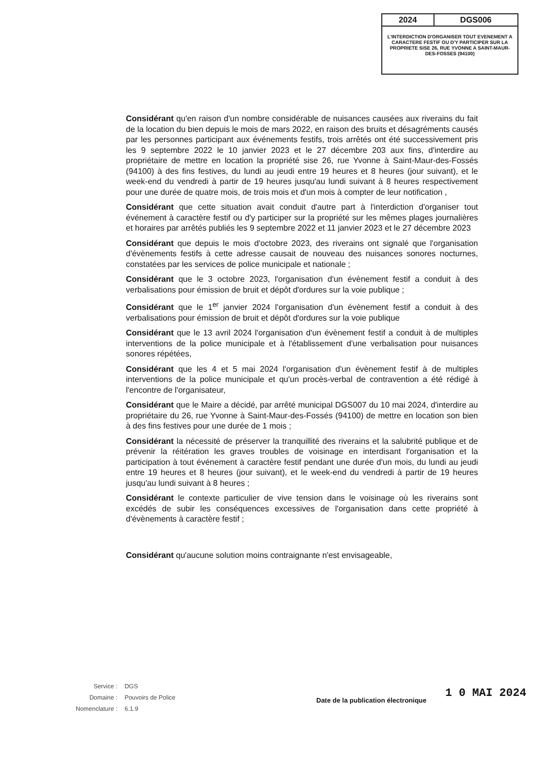| 2024 | DGS006 |
| L'INTERDICTION D'ORGANISER TOUT EVENEMENT A CARACTERE FESTIF OU D'Y PARTICIPER SUR LA PROPRIETE SISE 26, RUE YVONNE A SAINT-MAUR-DES-FOSSES (94100) | |
Considérant qu'en raison d'un nombre considérable de nuisances causées aux riverains du fait de la location du bien depuis le mois de mars 2022, en raison des bruits et désagréments causés par les personnes participant aux événements festifs, trois arrêtés ont été successivement pris les 9 septembre 2022 le 10 janvier 2023 et le 27 décembre 203 aux fins, d'interdire au propriétaire de mettre en location la propriété sise 26, rue Yvonne à Saint-Maur-des-Fossés (94100) à des fins festives, du lundi au jeudi entre 19 heures et 8 heures (jour suivant), et le week-end du vendredi à partir de 19 heures jusqu'au lundi suivant à 8 heures respectivement pour une durée de quatre mois, de trois mois et d'un mois à compter de leur notification ,
Considérant que cette situation avait conduit d'autre part à l'interdiction d'organiser tout événement à caractère festif ou d'y participer sur la propriété sur les mêmes plages journalières et horaires par arrêtés publiés les 9 septembre 2022 et 11 janvier 2023 et le 27 décembre 2023
Considérant que depuis le mois d'octobre 2023, des riverains ont signalé que l'organisation d'évènements festifs à cette adresse causait de nouveau des nuisances sonores nocturnes, constatées par les services de police municipale et nationale ;
Considérant que le 3 octobre 2023, l'organisation d'un évènement festif a conduit à des verbalisations pour émission de bruit et dépôt d'ordures sur la voie publique ;
Considérant que le 1<sup>er</sup> janvier 2024 l'organisation d'un évènement festif a conduit à des verbalisations pour émission de bruit et dépôt d'ordures sur la voie publique
Considérant que le 13 avril 2024 l'organisation d'un évènement festif a conduit à de multiples interventions de la police municipale et à l'établissement d'une verbalisation pour nuisances sonores répétées,
Considérant que les 4 et 5 mai 2024 l'organisation d'un évènement festif à de multiples interventions de la police municipale et qu'un procès-verbal de contravention a été rédigé à l'encontre de l'organisateur,
Considérant que le Maire a décidé, par arrêté municipal DGS007 du 10 mai 2024, d'interdire au propriétaire du 26, rue Yvonne à Saint-Maur-des-Fossés (94100) de mettre en location son bien à des fins festives pour une durée de 1 mois ;
Considérant la nécessité de préserver la tranquillité des riverains et la salubrité publique et de prévenir la réitération les graves troubles de voisinage en interdisant l'organisation et la participation à tout événement à caractère festif pendant une durée d'un mois, du lundi au jeudi entre 19 heures et 8 heures (jour suivant), et le week-end du vendredi à partir de 19 heures jusqu'au lundi suivant à 8 heures ;
Considérant le contexte particulier de vive tension dans le voisinage où les riverains sont excédés de subir les conséquences excessives de l'organisation dans cette propriété à d'évènements à caractère festif ;
Considérant qu'aucune solution moins contraignante n'est envisageable,
| Service : | DGS |
| Domaine : | Pouvoirs de Police |
| Nomenclature : | 6.1.9 |
Date de la publication électronique
1 0 MAI 2024